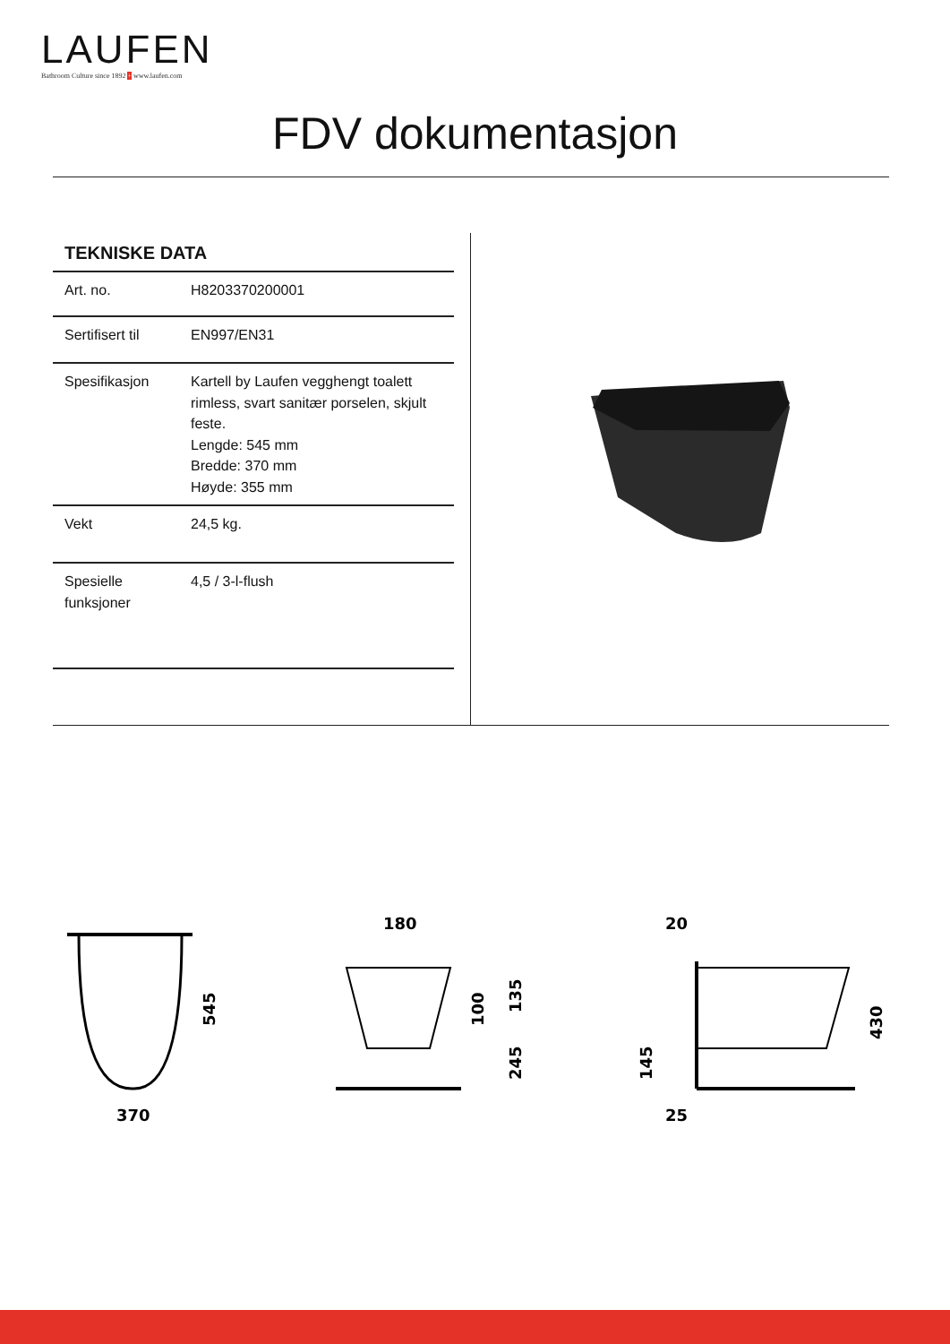LAUFEN
Bathroom Culture since 1892 + www.laufen.com
FDV dokumentasjon
TEKNISKE DATA
| Art. no. | H8203370200001 |
| Sertifisert til | EN997/EN31 |
| Spesifikasjon | Kartell by Laufen vegghengt toalett rimless, svart sanitær porselen, skjult feste. Lengde: 545 mm Bredde: 370 mm Høyde: 355 mm |
| Vekt | 24,5 kg. |
| Spesielle funksjoner | 4,5 / 3-l-flush |
370
545
180
100
135
245
20
25
145
430